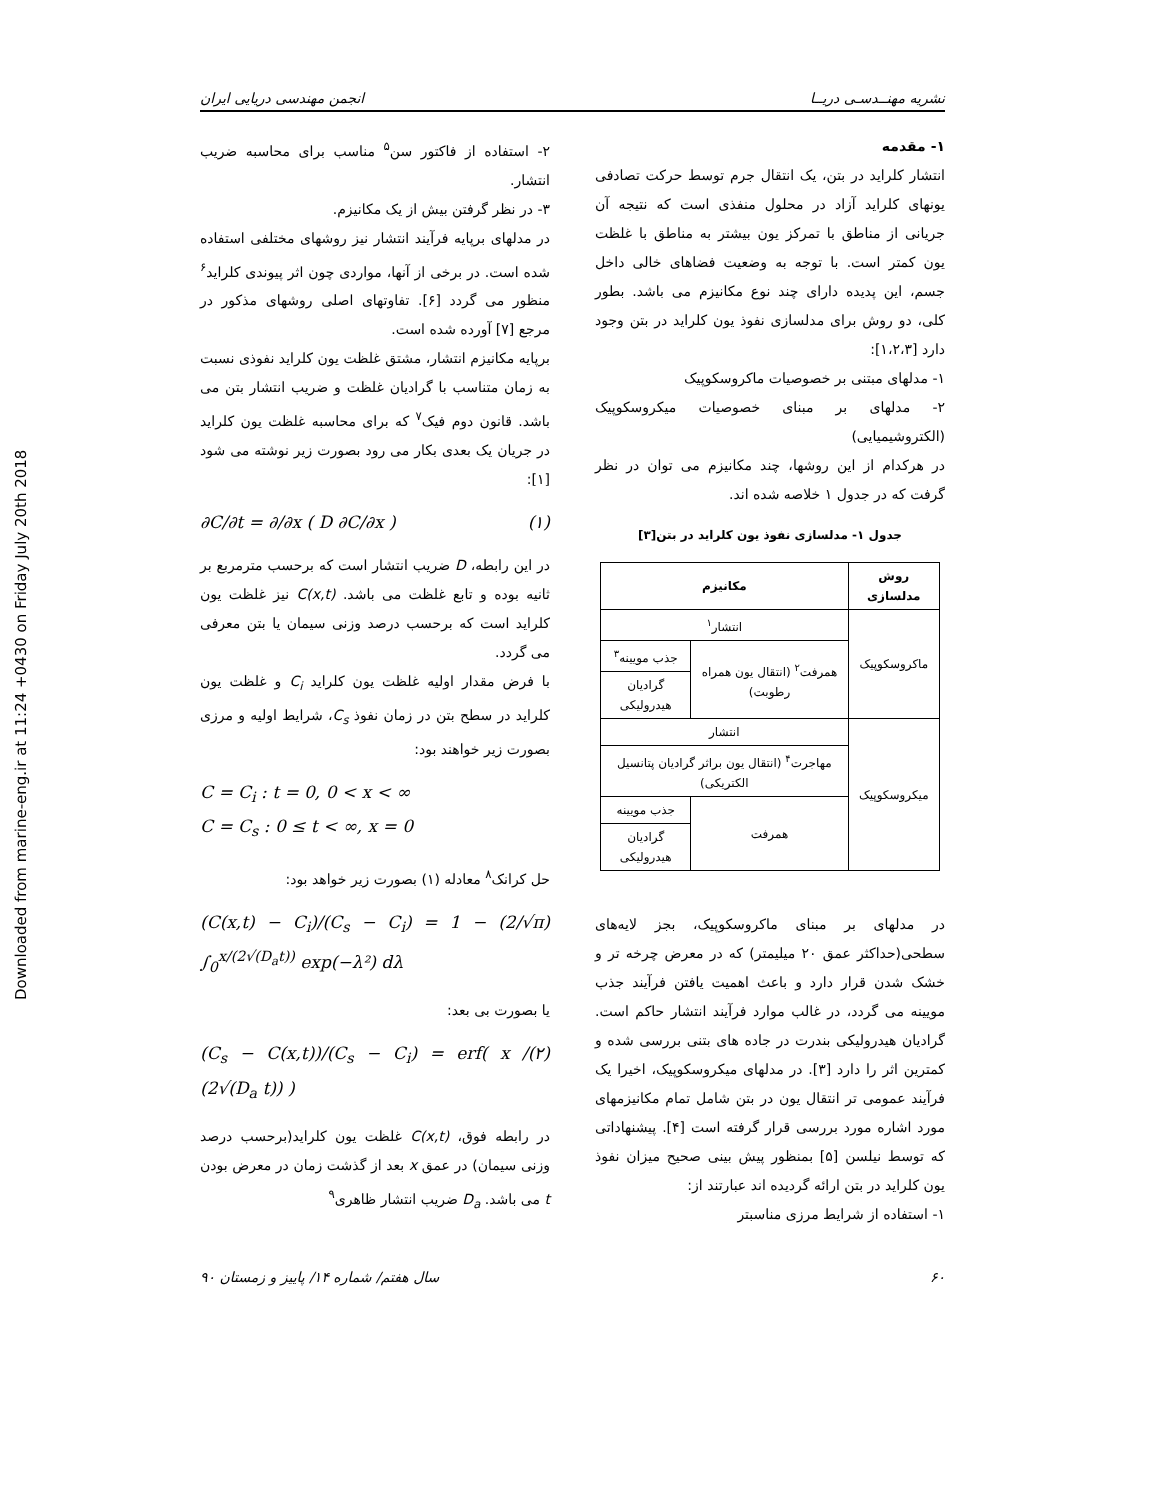Downloaded from marine-eng.ir at 11:24 +0430 on Friday July 20th 2018
نشریه مهنــدسـی دریــا انجمن مهندسی دریایی ایران
۱- مقدمه
انتشار کلراید در بتن، یک انتقال جرم توسط حرکت تصادفی یونهای کلراید آزاد در محلول منفذی است که نتیجه آن جریانی از مناطق با تمرکز یون بیشتر به مناطق با غلظت یون کمتر است. با توجه به وضعیت فضاهای خالی داخل جسم، این پدیده دارای چند نوع مکانیزم می باشد. بطور کلی، دو روش برای مدلسازی نفوذ یون کلراید در بتن وجود دارد [۱،۲،۳]:
۱- مدلهای مبتنی بر خصوصیات ماکروسکوپیک
۲- مدلهای بر مبنای خصوصیات میکروسکوپیک (الکتروشیمیایی)
در هرکدام از این روشها، چند مکانیزم می توان در نظر گرفت که در جدول ۱ خلاصه شده اند.
جدول ۱- مدلسازی نفوذ یون کلراید در بتن[۳]
| روش مدلسازی | مکانیزم | |
| --- | --- | --- |
| ماکروسکوپیک | انتشار<sup>۱</sup> | |
| | همرفت<sup>۲</sup> (انتقال یون همراه رطوبت) | جذب مویینه<sup>۳</sup> |
| | | گرادیان هیدرولیکی |
| میکروسکوپیک | انتشار | |
| | مهاجرت<sup>۴</sup> (انتقال یون براثر گرادیان پتانسیل الکتریکی) | |
| | همرفت | جذب مویینه |
| | | گرادیان هیدرولیکی |
در مدلهای بر مبنای ماکروسکوپیک، بجز لایه‌های سطحی(حداکثر عمق ۲۰ میلیمتر) که در معرض چرخه تر و خشک شدن قرار دارد و باعث اهمیت یافتن فرآیند جذب مویینه می گردد، در غالب موارد فرآیند انتشار حاکم است. گرادیان هیدرولیکی بندرت در جاده های بتنی بررسی شده و کمترین اثر را دارد [۳]. در مدلهای میکروسکوپیک، اخیرا یک فرآیند عمومی تر انتقال یون در بتن شامل تمام مکانیزمهای مورد اشاره مورد بررسی قرار گرفته است [۴]. پیشنهاداتی که توسط نیلسن [۵] بمنظور پیش بینی صحیح میزان نفوذ یون کلراید در بتن ارائه گردیده اند عبارتند از:
۱- استفاده از شرایط مرزی مناسبتر
۲- استفاده از فاکتور سن<sup>۵</sup> مناسب برای محاسبه ضریب انتشار.
۳- در نظر گرفتن بیش از یک مکانیزم.
در مدلهای برپایه فرآیند انتشار نیز روشهای مختلفی استفاده شده است. در برخی از آنها، مواردی چون اثر پیوندی کلراید<sup>۶</sup> منظور می گردد [۶]. تفاوتهای اصلی روشهای مذکور در مرجع [۷] آورده شده است.
برپایه مکانیزم انتشار، مشتق غلظت یون کلراید نفوذی نسبت به زمان متناسب با گرادیان غلظت و ضریب انتشار بتن می باشد. قانون دوم فیک<sup>۷</sup> که برای محاسبه غلظت یون کلراید در جریان یک بعدی بکار می رود بصورت زیر نوشته می شود [۱]:
∂C/∂t = ∂/∂x ( D ∂C/∂x ) (۱)
در این رابطه، D ضریب انتشار است که برحسب مترمربع بر ثانیه بوده و تابع غلظت می باشد. C(x,t) نیز غلظت یون کلراید است که برحسب درصد وزنی سیمان یا بتن معرفی می گردد.
با فرض مقدار اولیه غلظت یون کلراید C<sub>i</sub> و غلظت یون کلراید در سطح بتن در زمان نفوذ C<sub>s</sub>، شرایط اولیه و مرزی بصورت زیر خواهند بود:
C = C<sub>i</sub> : t = 0, 0 < x < ∞
C = C<sub>s</sub> : 0 ≤ t < ∞, x = 0
حل کرانک<sup>۸</sup> معادله (۱) بصورت زیر خواهد بود:
(C(x,t) − C<sub>i</sub>)/(C<sub>s</sub> − C<sub>i</sub>) = 1 − (2/√π) ∫<sub>0</sub><sup>x/(2√(D<sub>a</sub>t))</sup> exp(−λ²) dλ
یا بصورت بی بعد:
(C<sub>s</sub> − C(x,t))/(C<sub>s</sub> − C<sub>i</sub>) = erf( x / (2√(D<sub>a</sub> t)) ) (۲)
در رابطه فوق، C(x,t) غلظت یون کلراید(برحسب درصد وزنی سیمان) در عمق x بعد از گذشت زمان در معرض بودن t می باشد. D<sub>a</sub> ضریب انتشار ظاهری<sup>۹</sup>
۶۰ سال هفتم/ شماره ۱۴/ پاییز و زمستان ۹۰